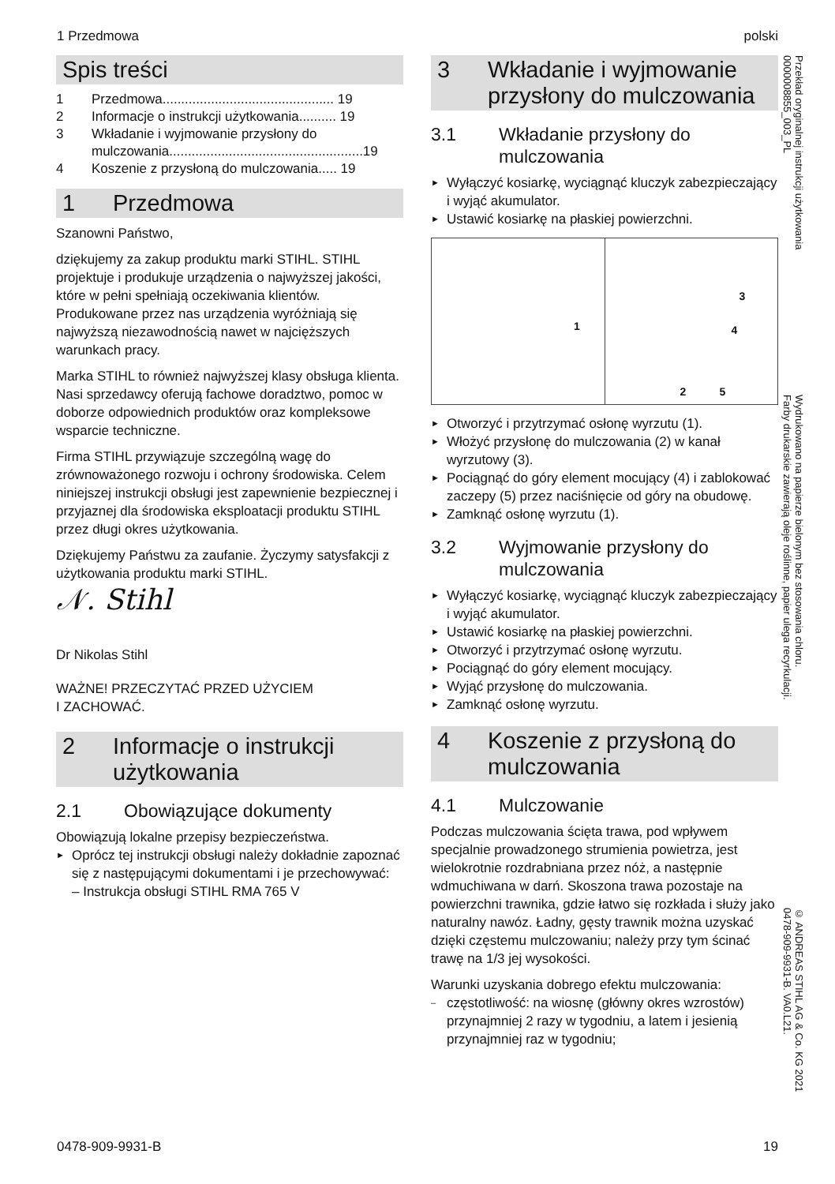1 Przedmowa polski
Spis treści
1 Przedmowa.............................................. 19
2 Informacje o instrukcji użytkowania.......... 19
3 Wkładanie i wyjmowanie przysłony do mulczowania....................................................19
4 Koszenie z przysłoną do mulczowania..... 19
1 Przedmowa
Szanowni Państwo,
dziękujemy za zakup produktu marki STIHL. STIHL projektuje i produkuje urządzenia o najwyższej jakości, które w pełni spełniają oczekiwania klientów. Produkowane przez nas urządzenia wyróżniają się najwyższą niezawodnością nawet w najcięższych warunkach pracy.
Marka STIHL to również najwyższej klasy obsługa klienta. Nasi sprzedawcy oferują fachowe doradztwo, pomoc w doborze odpowiednich produktów oraz kompleksowe wsparcie techniczne.
Firma STIHL przywiązuje szczególną wagę do zrównoważonego rozwoju i ochrony środowiska. Celem niniejszej instrukcji obsługi jest zapewnienie bezpiecznej i przyjaznej dla środowiska eksploatacji produktu STIHL przez długi okres użytkowania.
Dziękujemy Państwu za zaufanie. Życzymy satysfakcji z użytkowania produktu marki STIHL.
𝒩. Stihl
Dr Nikolas Stihl
WAŻNE! PRZECZYTAĆ PRZED UŻYCIEM
I ZACHOWAĆ.
2 Informacje o instrukcji użytkowania
2.1 Obowiązujące dokumenty
Obowiązują lokalne przepisy bezpieczeństwa.
► Oprócz tej instrukcji obsługi należy dokładnie zapoznać się z następującymi dokumentami i je przechowywać:
– Instrukcja obsługi STIHL RMA 765 V
3 Wkładanie i wyjmowanie przysłony do mulczowania
3.1 Wkładanie przysłony do mulczowania
► Wyłączyć kosiarkę, wyciągnąć kluczyk zabezpieczający i wyjąć akumulator.
► Ustawić kosiarkę na płaskiej powierzchni.
1
3
4
2 5
► Otworzyć i przytrzymać osłonę wyrzutu (1).
► Włożyć przysłonę do mulczowania (2) w kanał wyrzutowy (3).
► Pociągnąć do góry element mocujący (4) i zablokować zaczepy (5) przez naciśnięcie od góry na obudowę.
► Zamknąć osłonę wyrzutu (1).
3.2 Wyjmowanie przysłony do mulczowania
► Wyłączyć kosiarkę, wyciągnąć kluczyk zabezpieczający i wyjąć akumulator.
► Ustawić kosiarkę na płaskiej powierzchni.
► Otworzyć i przytrzymać osłonę wyrzutu.
► Pociągnąć do góry element mocujący.
► Wyjąć przysłonę do mulczowania.
► Zamknąć osłonę wyrzutu.
4 Koszenie z przysłoną do mulczowania
4.1 Mulczowanie
Podczas mulczowania ścięta trawa, pod wpływem specjalnie prowadzonego strumienia powietrza, jest wielokrotnie rozdrabniana przez nóż, a następnie wdmuchiwana w darń. Skoszona trawa pozostaje na powierzchni trawnika, gdzie łatwo się rozkłada i służy jako naturalny nawóz. Ładny, gęsty trawnik można uzyskać dzięki częstemu mulczowaniu; należy przy tym ścinać trawę na 1/3 jej wysokości.
Warunki uzyskania dobrego efektu mulczowania:
– częstotliwość: na wiosnę (główny okres wzrostów) przynajmniej 2 razy w tygodniu, a latem i jesienią przynajmniej raz w tygodniu;
Przekład oryginalnej instrukcji użytkowania
0000008855_003_PL
Wydrukowano na papierze bielonym bez stosowania chloru.
Farby drukarskie zawierają oleje roślinne, papier ulega recyrkulacji.
© ANDREAS STIHL AG & Co. KG 2021
0478-909-9931-B. VA0.L21.
0478-909-9931-B 19